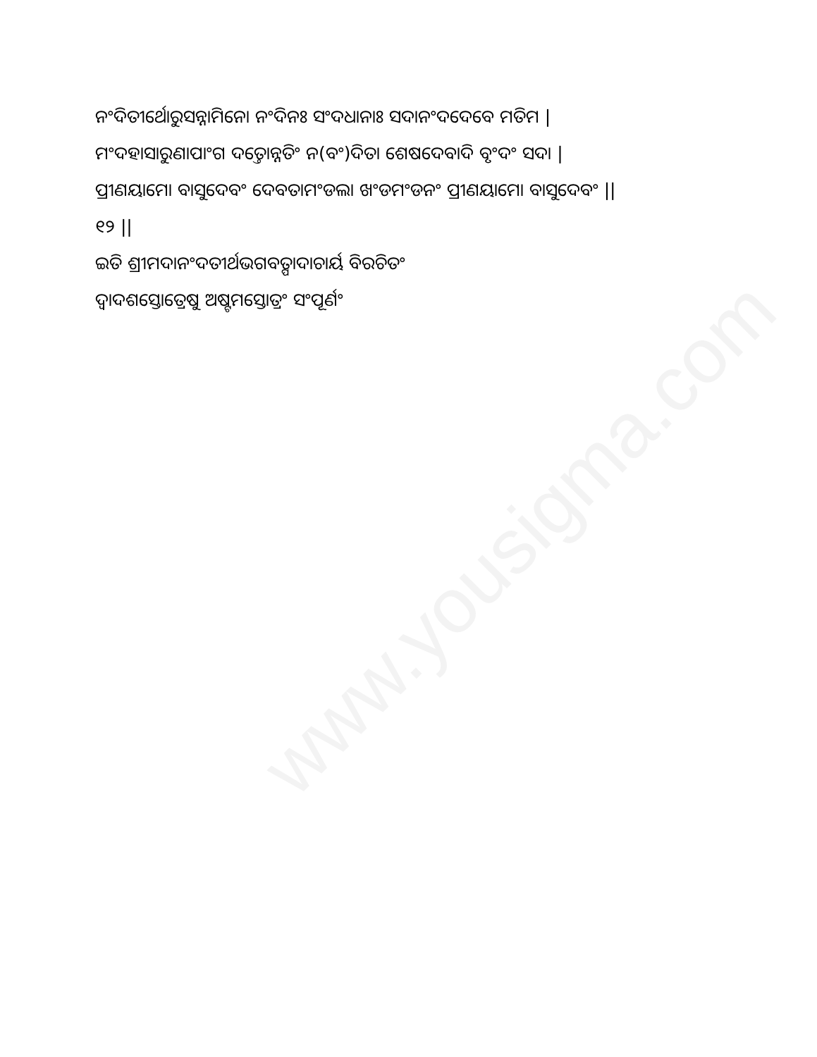www.yousigma.com
ନଂଦିତୀର୍ଥୋରୁସନ୍ନାମିନୋ ନଂଦିନଃ ସଂଦଧାନାଃ ସଦାନଂଦଦେବେ ମତିମ |
ମଂଦହାସାରୁଣାପାଂଗ ଦତ୍ତୋନ୍ନତିଂ ନ(ବଂ)ଦିତା ଶେଷଦେବାଦି ବୃଂଦଂ ସଦା |
ପ୍ରୀଣୟାମୋ ବାସୁଦେବଂ ଦେବତାମଂଡଲା ଖଂଡମଂଡନଂ ପ୍ରୀଣୟାମୋ ବାସୁଦେବଂ ||
୧୨ ||
ଇତି ଶ୍ରୀମଦାନଂଦତୀର୍ଥଭଗବତ୍ପାଦାଚାର୍ୟ ବିରଚିତଂ
ଦ୍ୱାଦଶସ୍ତୋତ୍ରେଷୁ ଅଷ୍ଟମସ୍ତୋତ୍ରଂ ସଂପୂର୍ଣଂ